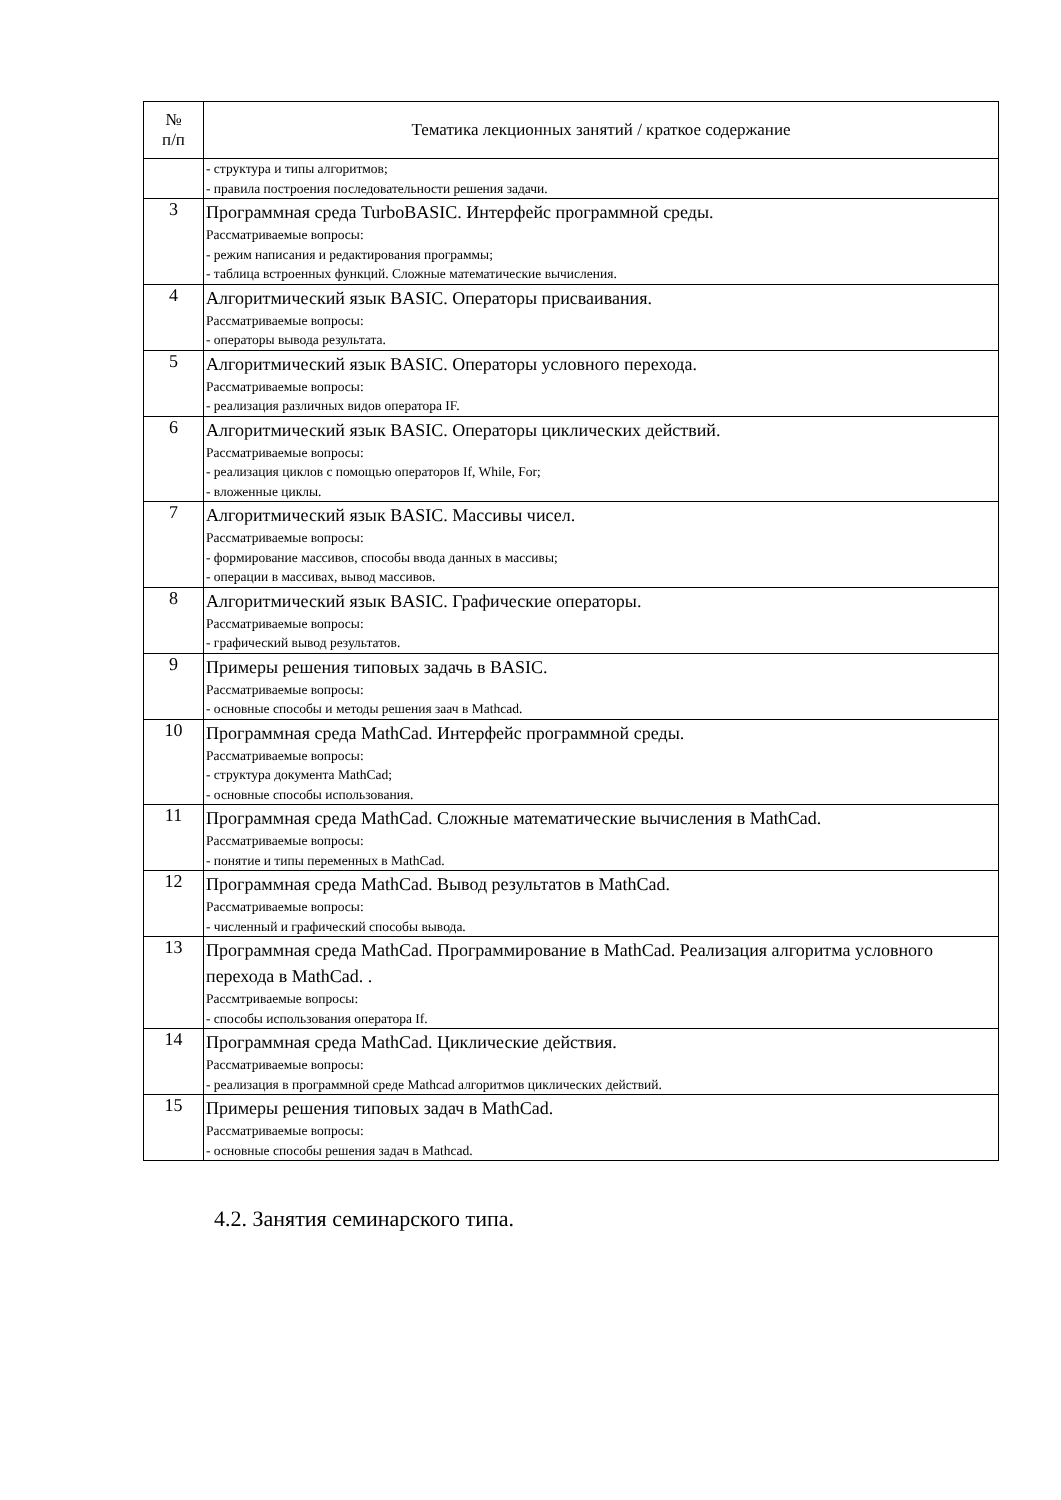| № п/п | Тематика лекционных занятий / краткое содержание |
| --- | --- |
| | - структура и типы алгоритмов; - правила построения последовательности решения задачи. |
| 3 | Программная среда TurboBASIC. Интерфейс программной среды. Рассматриваемые вопросы: - режим написания и редактирования программы; - таблица встроенных функций. Сложные математические вычисления. |
| 4 | Алгоритмический язык BASIC. Операторы присваивания. Рассматриваемые вопросы: - операторы вывода результата. |
| 5 | Алгоритмический язык BASIC. Операторы условного перехода. Рассматриваемые вопросы: - реализация различных видов оператора IF. |
| 6 | Алгоритмический язык BASIC. Операторы циклических действий. Рассматриваемые вопросы: - реализация циклов с помощью операторов If, While, For; - вложенные циклы. |
| 7 | Алгоритмический язык BASIC. Массивы чисел. Рассматриваемые вопросы: - формирование массивов, способы ввода данных в массивы; - операции в массивах, вывод массивов. |
| 8 | Алгоритмический язык BASIC. Графические операторы. Рассматриваемые вопросы: - графический вывод результатов. |
| 9 | Примеры решения типовых задачь в BASIC. Рассматриваемые вопросы: - основные способы и методы решения заач в Mathcad. |
| 10 | Программная среда MathCad. Интерфейс программной среды. Рассматриваемые вопросы: - структура документа MathCad; - основные способы использования. |
| 11 | Программная среда MathCad. Сложные математические вычисления в MathCad. Рассматриваемые вопросы: - понятие и типы переменных в MathCad. |
| 12 | Программная среда MathCad. Вывод результатов в MathCad. Рассматриваемые вопросы: - численный и графический способы вывода. |
| 13 | Программная среда MathCad. Программирование в MathCad. Реализация алгоритма условного перехода в MathCad. . Рассмтриваемые вопросы: - способы использования оператора If. |
| 14 | Программная среда MathCad. Циклические действия. Рассматриваемые вопросы: - реализация в программной среде Mathcad алгоритмов циклических действий. |
| 15 | Примеры решения типовых задач в MathCad. Рассматриваемые вопросы: - основные способы решения задач в Mathcad. |
4.2. Занятия семинарского типа.